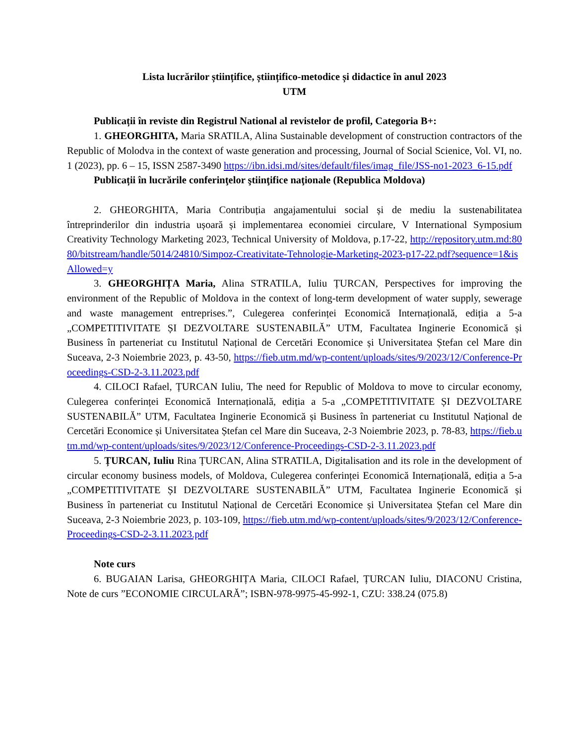Lista lucrărilor științifice, științifico-metodice și didactice în anul 2023
UTM
Publicații în reviste din Registrul National al revistelor de profil, Categoria B+:
1. GHEORGHITA, Maria SRATILA, Alina Sustainable development of construction contractors of the Republic of Molodva in the context of waste generation and processing, Journal of Social Scienice, Vol. VI, no. 1 (2023), pp. 6 – 15, ISSN 2587-3490 https://ibn.idsi.md/sites/default/files/imag_file/JSS-no1-2023_6-15.pdf
Publicații în lucrările conferinţelor ştiinţifice naţionale (Republica Moldova)
2. GHEORGHITA, Maria Contribuția angajamentului social și de mediu la sustenabilitatea întreprinderilor din industria ușoară și implementarea economiei circulare, V International Symposium Creativity Technology Marketing 2023, Technical University of Moldova, p.17-22, http://repository.utm.md:8080/bitstream/handle/5014/24810/Simpoz-Creativitate-Tehnologie-Marketing-2023-p17-22.pdf?sequence=1&isAllowed=y
3. GHEORGHIȚA Maria, Alina STRATILA, Iuliu ȚURCAN, Perspectives for improving the environment of the Republic of Moldova in the context of long-term development of water supply, sewerage and waste management entreprises.”, Culegerea conferinței Economică Internațională, ediția a 5-a „COMPETITIVITATE ȘI DEZVOLTARE SUSTENABILĂ” UTM, Facultatea Inginerie Economică și Business în parteneriat cu Institutul Național de Cercetări Economice și Universitatea Ștefan cel Mare din Suceava, 2-3 Noiembrie 2023, p. 43-50, https://fieb.utm.md/wp-content/uploads/sites/9/2023/12/Conference-Proceedings-CSD-2-3.11.2023.pdf
4. CILOCI Rafael, ȚURCAN Iuliu, The need for Republic of Moldova to move to circular economy, Culegerea conferinței Economică Internațională, ediția a 5-a „COMPETITIVITATE ȘI DEZVOLTARE SUSTENABILĂ” UTM, Facultatea Inginerie Economică și Business în parteneriat cu Institutul Național de Cercetări Economice și Universitatea Ștefan cel Mare din Suceava, 2-3 Noiembrie 2023, p. 78-83, https://fieb.utm.md/wp-content/uploads/sites/9/2023/12/Conference-Proceedings-CSD-2-3.11.2023.pdf
5. ȚURCAN, Iuliu Rina ȚURCAN, Alina STRATILA, Digitalisation and its role in the development of circular economy business models, of Moldova, Culegerea conferinței Economică Internațională, ediția a 5-a „COMPETITIVITATE ȘI DEZVOLTARE SUSTENABILĂ” UTM, Facultatea Inginerie Economică și Business în parteneriat cu Institutul Național de Cercetări Economice și Universitatea Ștefan cel Mare din Suceava, 2-3 Noiembrie 2023, p. 103-109, https://fieb.utm.md/wp-content/uploads/sites/9/2023/12/Conference-Proceedings-CSD-2-3.11.2023.pdf
Note curs
6. BUGAIAN Larisa, GHEORGHIȚA Maria, CILOCI Rafael, ȚURCAN Iuliu, DIACONU Cristina, Note de curs ”ECONOMIE CIRCULARĂ”; ISBN-978-9975-45-992-1, CZU: 338.24 (075.8)